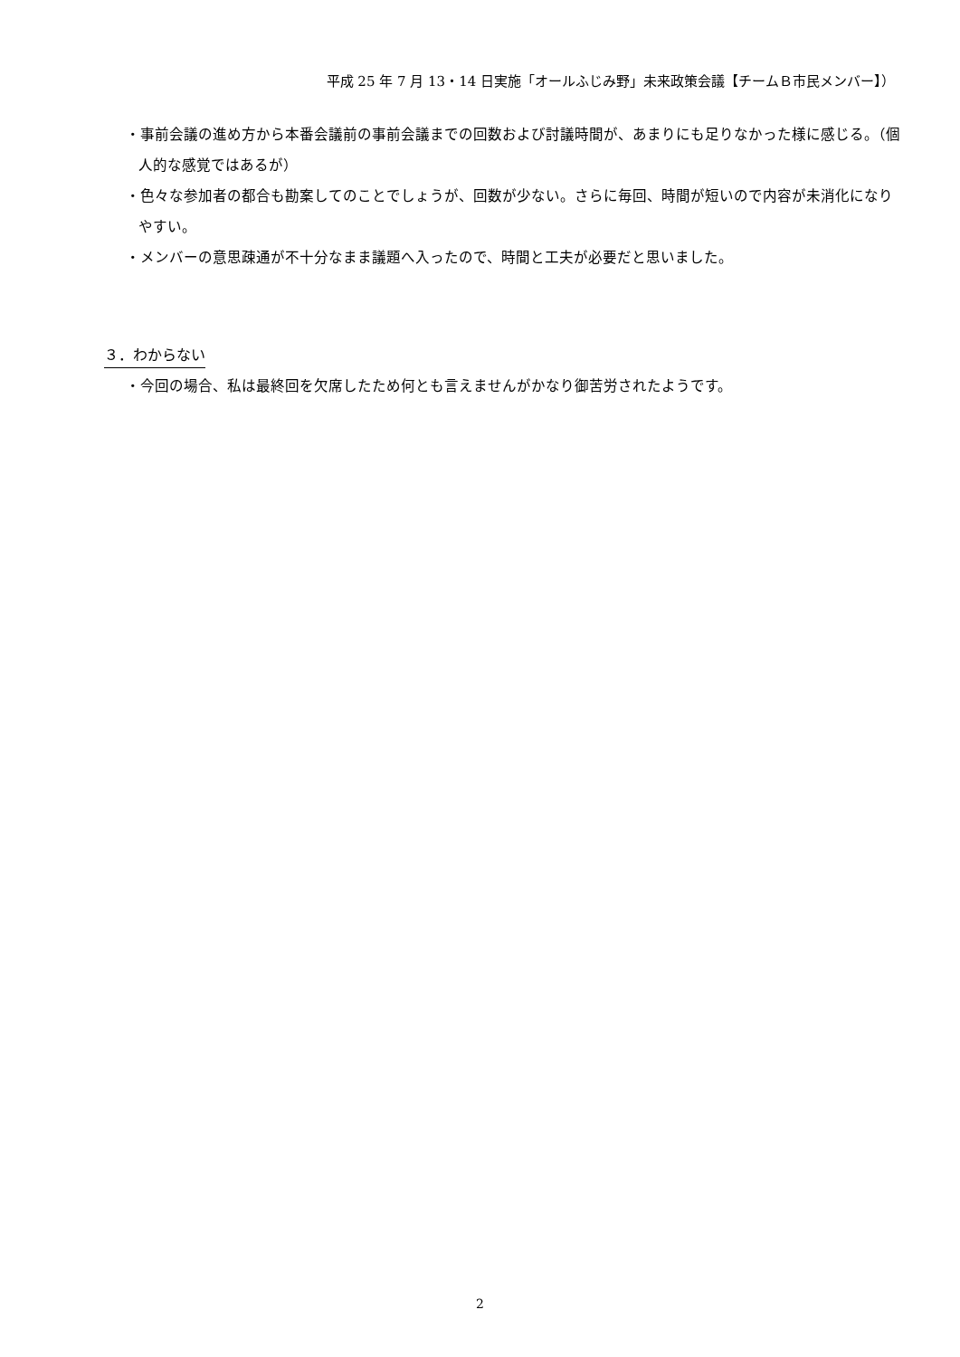平成 25 年 7 月 13・14 日実施「オールふじみ野」未来政策会議【チームＢ市民メンバー】）
・事前会議の進め方から本番会議前の事前会議までの回数および討議時間が、あまりにも足りなかった様に感じる。（個人的な感覚ではあるが）
・色々な参加者の都合も勘案してのことでしょうが、回数が少ない。さらに毎回、時間が短いので内容が未消化になりやすい。
・メンバーの意思疎通が不十分なまま議題へ入ったので、時間と工夫が必要だと思いました。
３．わからない
・今回の場合、私は最終回を欠席したため何とも言えませんがかなり御苦労されたようです。
2